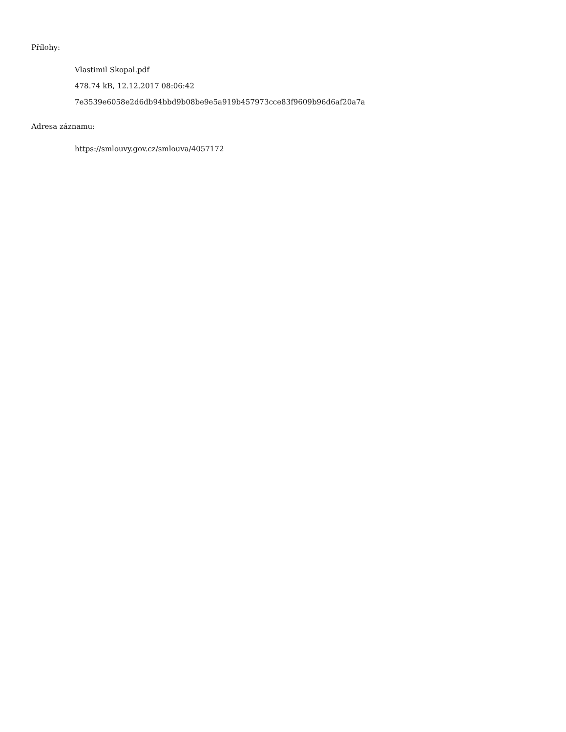Přílohy:
Vlastimil Skopal.pdf
478.74 kB, 12.12.2017 08:06:42
7e3539e6058e2d6db94bbd9b08be9e5a919b457973cce83f9609b96d6af20a7a
Adresa záznamu:
https://smlouvy.gov.cz/smlouva/4057172